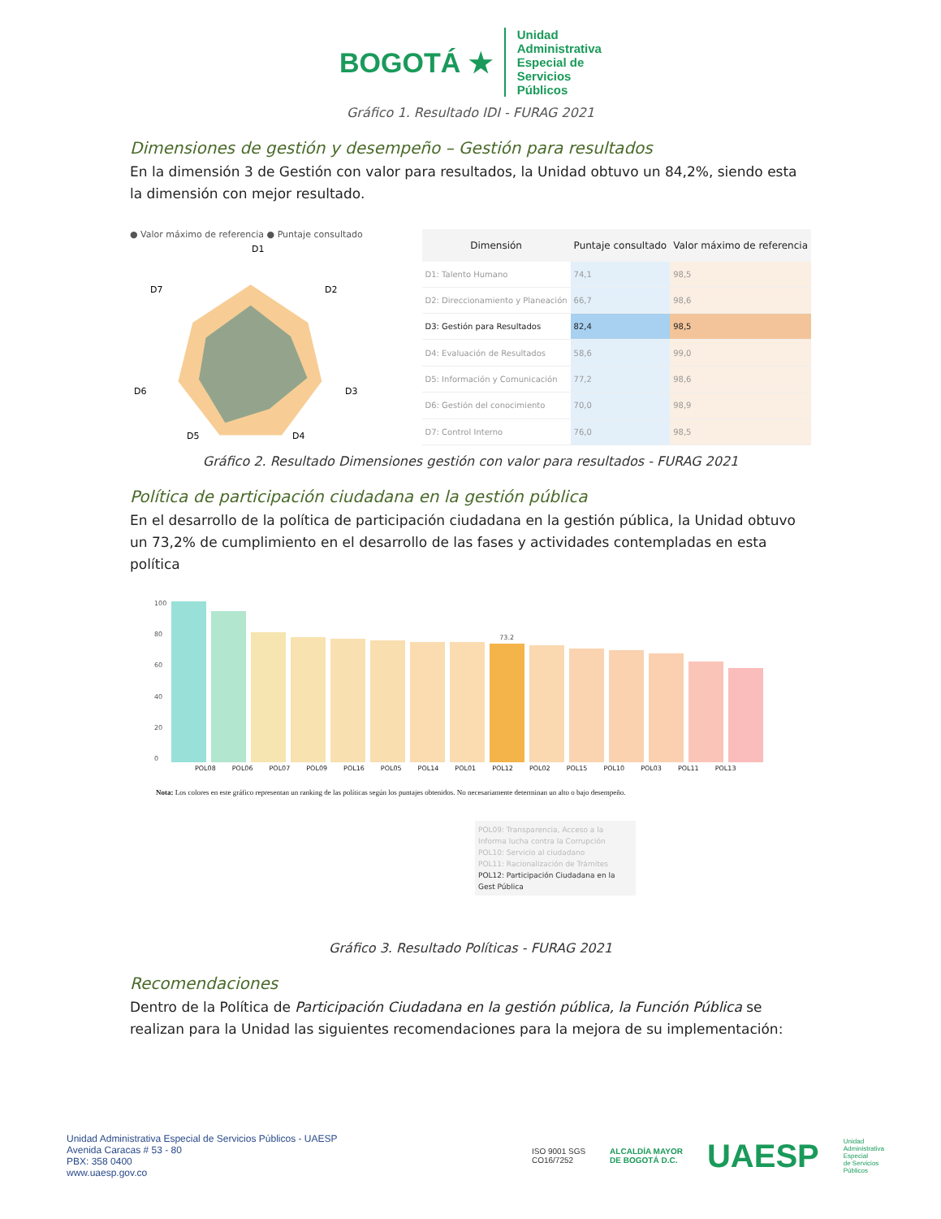BOGOTÁ ★
Unidad
Administrativa
Especial de
Servicios
Públicos
Gráfico 1. Resultado IDI - FURAG 2021
Dimensiones de gestión y desempeño – Gestión para resultados
En la dimensión 3 de Gestión con valor para resultados, la Unidad obtuvo un 84,2%, siendo esta la dimensión con mejor resultado.
● Valor máximo de referencia ● Puntaje consultado
D1
D2
D3
D4
D5
D6
D7
| Dimensión | Puntaje consultado | Valor máximo de referencia |
| --- | --- | --- |
| D1: Talento Humano | 74,1 | 98,5 |
| D2: Direccionamiento y Planeación | 66,7 | 98,6 |
| D3: Gestión para Resultados | 82,4 | 98,5 |
| D4: Evaluación de Resultados | 58,6 | 99,0 |
| D5: Información y Comunicación | 77,2 | 98,6 |
| D6: Gestión del conocimiento | 70,0 | 98,9 |
| D7: Control Interno | 76,0 | 98,5 |
Gráfico 2. Resultado Dimensiones gestión con valor para resultados - FURAG 2021
Política de participación ciudadana en la gestión pública
En el desarrollo de la política de participación ciudadana en la gestión pública, la Unidad obtuvo un 73,2% de cumplimiento en el desarrollo de las fases y actividades contempladas en esta política
100
80
60
40
20
0
73.2
POL08 POL06 POL07 POL09 POL16 POL05 POL14 POL01 POL12 POL02 POL15 POL10 POL03 POL11 POL13
Nota: Los colores en este gráfico representan un ranking de las políticas según los puntajes obtenidos. No necesariamente determinan un alto o bajo desempeño.
POL09: Transparencia, Acceso a la Informa lucha contra la Corrupción
POL10: Servicio al ciudadano
POL11: Racionalización de Trámites
POL12: Participación Ciudadana en la Gest Pública
Gráfico 3. Resultado Políticas - FURAG 2021
Recomendaciones
Dentro de la Política de Participación Ciudadana en la gestión pública, la Función Pública se realizan para la Unidad las siguientes recomendaciones para la mejora de su implementación:
Unidad Administrativa Especial de Servicios Públicos - UAESP
Avenida Caracas # 53 - 80
PBX: 358 0400
www.uaesp.gov.co
ISO 9001 SGS
CO16/7252
ALCALDÍA MAYOR
DE BOGOTÁ D.C.
UAESP
Unidad
Administrativa
Especial
de Servicios
Públicos